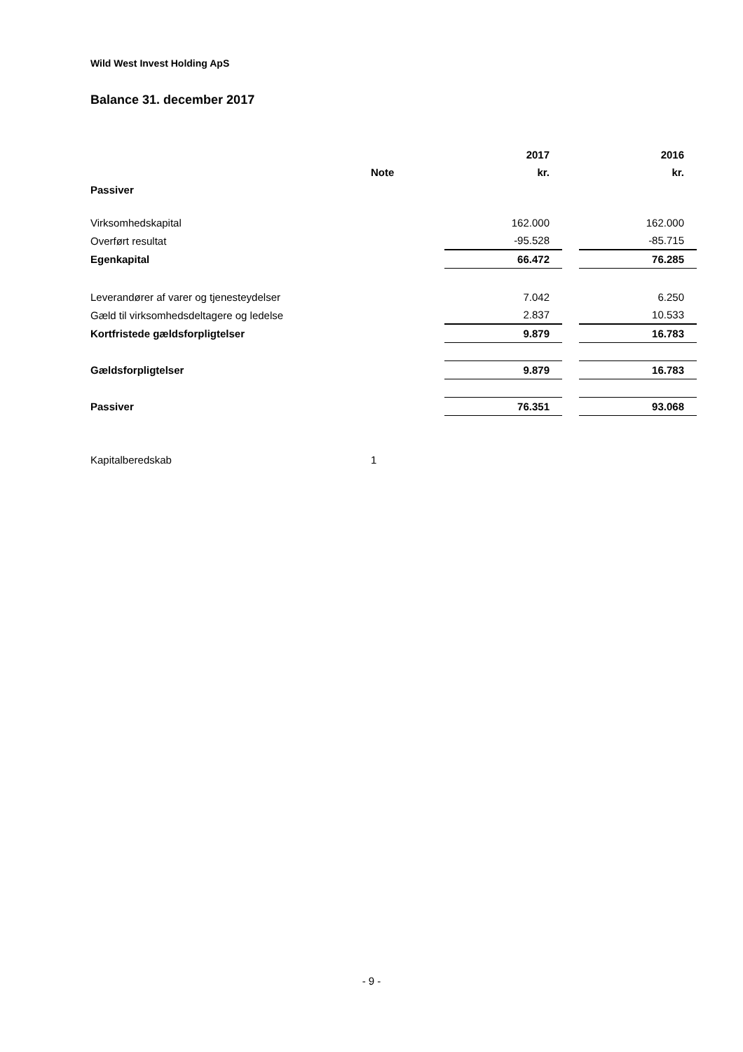Wild West Invest Holding ApS
Balance 31. december 2017
| | | 2017 | | 2016 |
| --- | --- | --- | --- | --- |
| | Note | kr. | | kr. |
| Passiver | | | | |
| Virksomhedskapital | | 162.000 | | 162.000 |
| Overført resultat | | -95.528 | | -85.715 |
| Egenkapital | | 66.472 | | 76.285 |
| Leverandører af varer og tjenesteydelser | | 7.042 | | 6.250 |
| Gæld til virksomhedsdeltagere og ledelse | | 2.837 | | 10.533 |
| Kortfristede gældsforpligtelser | | 9.879 | | 16.783 |
| Gældsforpligtelser | | 9.879 | | 16.783 |
| Passiver | | 76.351 | | 93.068 |
| Kapitalberedskab | 1 | | | |
- 9 -